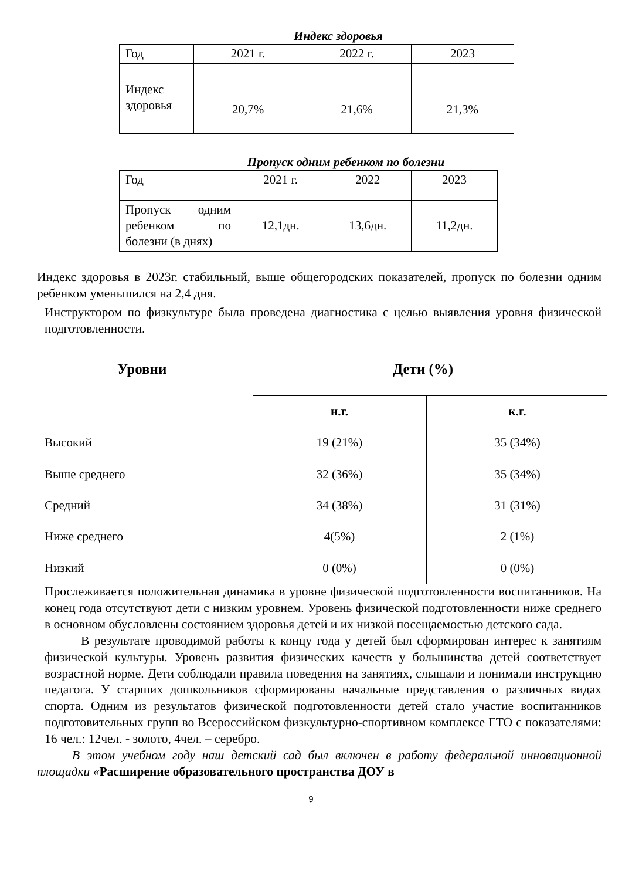Индекс здоровья
| Год | 2021 г. | 2022 г. | 2023 |
| Индекс здоровья | 20,7% | 21,6% | 21,3% |
Пропуск одним ребенком по болезни
| Год | 2021 г. | 2022 | 2023 |
| Пропуск одним ребенком по болезни (в днях) | 12,1дн. | 13,6дн. | 11,2дн. |
Индекс здоровья в 2023г. стабильный, выше общегородских показателей, пропуск по болезни одним ребенком уменьшился на 2,4 дня.
Инструктором по физкультуре была проведена диагностика с целью выявления уровня физической подготовленности.
Уровни Дети (%)
| | н.г. | к.г. |
| Высокий | 19 (21%) | 35 (34%) |
| Выше среднего | 32 (36%) | 35 (34%) |
| Средний | 34 (38%) | 31 (31%) |
| Ниже среднего | 4(5%) | 2 (1%) |
| Низкий | 0 (0%) | 0 (0%) |
Прослеживается положительная динамика в уровне физической подготовленности воспитанников. На конец года отсутствуют дети с низким уровнем. Уровень физической подготовленности ниже среднего в основном обусловлены состоянием здоровья детей и их низкой посещаемостью детского сада.
В результате проводимой работы к концу года у детей был сформирован интерес к занятиям физической культуры. Уровень развития физических качеств у большинства детей соответствует возрастной норме. Дети соблюдали правила поведения на занятиях, слышали и понимали инструкцию педагога. У старших дошкольников сформированы начальные представления о различных видах спорта. Одним из результатов физической подготовленности детей стало участие воспитанников подготовительных групп во Всероссийском физкультурно-спортивном комплексе ГТО с показателями: 16 чел.: 12чел. - золото, 4чел. – серебро.
В этом учебном году наш детский сад был включен в работу федеральной инновационной площадки «Расширение образовательного пространства ДОУ в
9